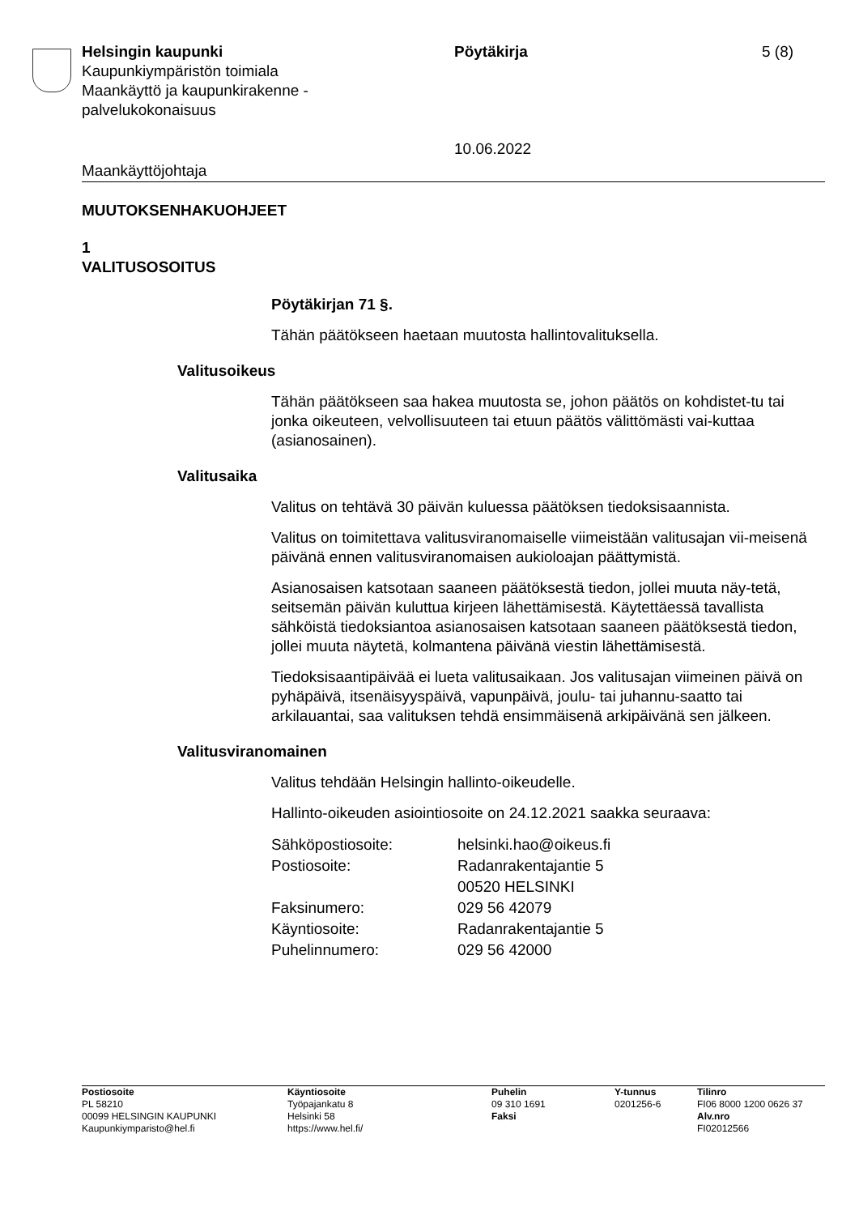Helsingin kaupunki
Kaupunkiympäristön toimiala
Maankäyttö ja kaupunkirakenne -
palvelukokonaisuus
Pöytäkirja
10.06.2022
5 (8)
Maankäyttöjohtaja
MUUTOKSENHAKUOHJEET
1
VALITUSOSOITUS
Pöytäkirjan 71 §.
Tähän päätökseen haetaan muutosta hallintovalituksella.
Valitusoikeus
Tähän päätökseen saa hakea muutosta se, johon päätös on kohdistet-tu tai jonka oikeuteen, velvollisuuteen tai etuun päätös välittömästi vai-kuttaa (asianosainen).
Valitusaika
Valitus on tehtävä 30 päivän kuluessa päätöksen tiedoksisaannista.
Valitus on toimitettava valitusviranomaiselle viimeistään valitusajan vii-meisenä päivänä ennen valitusviranomaisen aukioloajan päättymistä.
Asianosaisen katsotaan saaneen päätöksestä tiedon, jollei muuta näy-tetä, seitsemän päivän kuluttua kirjeen lähettämisestä. Käytettäessä tavallista sähköistä tiedoksiantoa asianosaisen katsotaan saaneen päätöksestä tiedon, jollei muuta näytetä, kolmantena päivänä viestin lähettämisestä.
Tiedoksisaantipäivää ei lueta valitusaikaan. Jos valitusajan viimeinen päivä on pyhäpäivä, itsenäisyyspäivä, vapunpäivä, joulu- tai juhannu-saatto tai arkilauantai, saa valituksen tehdä ensimmäisenä arkipäivänä sen jälkeen.
Valitusviranomainen
Valitus tehdään Helsingin hallinto-oikeudelle.
Hallinto-oikeuden asiointiosoite on 24.12.2021 saakka seuraava:
| Sähköpostiosoite: | helsinki.hao@oikeus.fi |
| Postiosoite: | Radanrakentajantie 5 |
| | 00520 HELSINKI |
| Faksinumero: | 029 56 42079 |
| Käyntiosoite: | Radanrakentajantie 5 |
| Puhelinnumero: | 029 56 42000 |
Postiosoite
PL 58210
00099 HELSINGIN KAUPUNKI
Kaupunkiymparisto@hel.fi
Käyntiosoite
Työpajankatu 8
Helsinki 58
https://www.hel.fi/
Puhelin
09 310 1691
Faksi
Y-tunnus
0201256-6
Tilinro
FI06 8000 1200 0626 37
Alv.nro
FI02012566